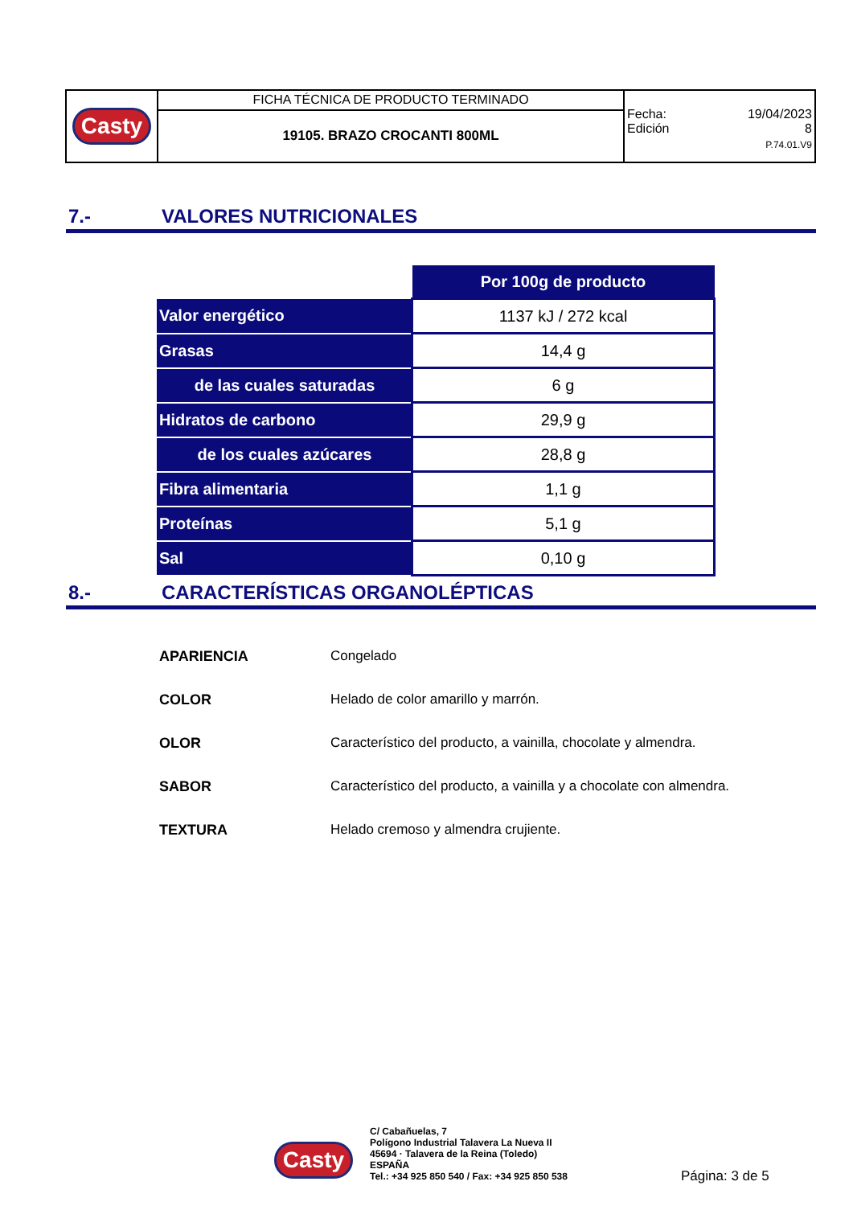| Casty | FICHA TÉCNICA DE PRODUCTO TERMINADO | Fecha: 19/04/2023 Edición 8 P.74.01.V9 |
| | 19105. BRAZO CROCANTI 800ML | |
7.- VALORES NUTRICIONALES
| | Por 100g de producto |
| Valor energético | 1137 kJ / 272 kcal |
| Grasas | 14,4 g |
| de las cuales saturadas | 6 g |
| Hidratos de carbono | 29,9 g |
| de los cuales azúcares | 28,8 g |
| Fibra alimentaria | 1,1 g |
| Proteínas | 5,1 g |
| Sal | 0,10 g |
8.- CARACTERÍSTICAS ORGANOLÉPTICAS
| APARIENCIA | Congelado |
| COLOR | Helado de color amarillo y marrón. |
| OLOR | Característico del producto, a vainilla, chocolate y almendra. |
| SABOR | Característico del producto, a vainilla y a chocolate con almendra. |
| TEXTURA | Helado cremoso y almendra crujiente. |
Casty
C/ Cabañuelas, 7
Polígono Industrial Talavera La Nueva II
45694 · Talavera de la Reina (Toledo)
ESPAÑA
Tel.: +34 925 850 540 / Fax: +34 925 850 538
Página: 3 de 5